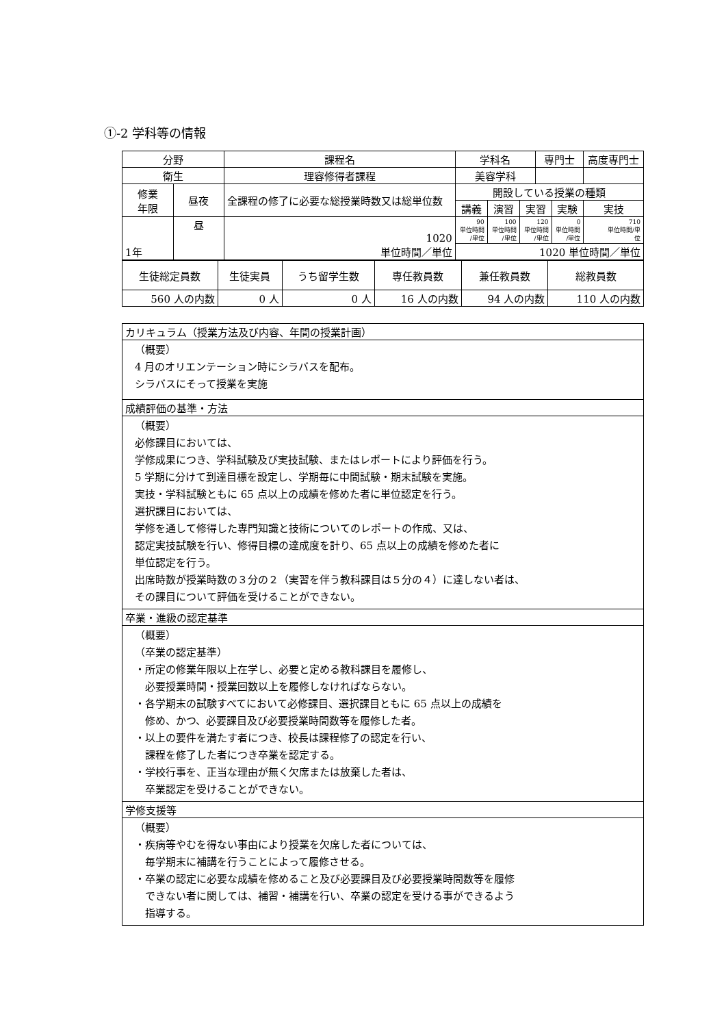①-2 学科等の情報
| 分野 | | 課程名 | 学科名 | | | 専門士 | | 高度専門士 |
| 衛生 | | 理容修得者課程 | 美容学科 | | | | | |
| 修業 年限 | 昼夜 | 全課程の修了に必要な総授業時数又は総単位数 | 開設している授業の種類 | | | | | |
| | | | 講義 | 演習 | 実習 | | 実験 | 実技 |
| 1年 | 昼 | 1020 単位時間／単位 | 90 単位時間 /単位 | 100 単位時間 /単位 | 120 単位時間 /単位 | | 0 単位時間 /単位 | 710 単位時間/単 位 |
| | | | 1020 単位時間／単位 | | | | | |
| 生徒総定員数 | 生徒実員 | うち留学生数 | 専任教員数 | 兼任教員数 | 総教員数 |
| 560 人の内数 | 0 人 | 0 人 | 16 人の内数 | 94 人の内数 | 110 人の内数 |
| カリキュラム（授業方法及び内容、年間の授業計画） |
| （概要） 4 月のオリエンテーション時にシラバスを配布。 シラバスにそって授業を実施 |
| 成績評価の基準・方法 |
| （概要） 必修課目においては、 学修成果につき、学科試験及び実技試験、またはレポートにより評価を行う。 5 学期に分けて到達目標を設定し、学期毎に中間試験・期末試験を実施。 実技・学科試験ともに 65 点以上の成績を修めた者に単位認定を行う。 選択課目においては、 学修を通して修得した専門知識と技術についてのレポートの作成、又は、 認定実技試験を行い、修得目標の達成度を計り、65 点以上の成績を修めた者に 単位認定を行う。 出席時数が授業時数の３分の２（実習を伴う教科課目は５分の４）に達しない者は、 その課目について評価を受けることができない。 |
| 卒業・進級の認定基準 |
| （概要） （卒業の認定基準） ・所定の修業年限以上在学し、必要と定める教科課目を履修し、 必要授業時間・授業回数以上を履修しなければならない。 ・各学期末の試験すべてにおいて必修課目、選択課目ともに 65 点以上の成績を 修め、かつ、必要課目及び必要授業時間数等を履修した者。 ・以上の要件を満たす者につき、校長は課程修了の認定を行い、 課程を修了した者につき卒業を認定する。 ・学校行事を、正当な理由が無く欠席または放棄した者は、 卒業認定を受けることができない。 |
| 学修支援等 |
| （概要） ・疾病等やむを得ない事由により授業を欠席した者については、 毎学期末に補講を行うことによって履修させる。 ・卒業の認定に必要な成績を修めること及び必要課目及び必要授業時間数等を履修 できない者に関しては、補習・補講を行い、卒業の認定を受ける事ができるよう 指導する。 |